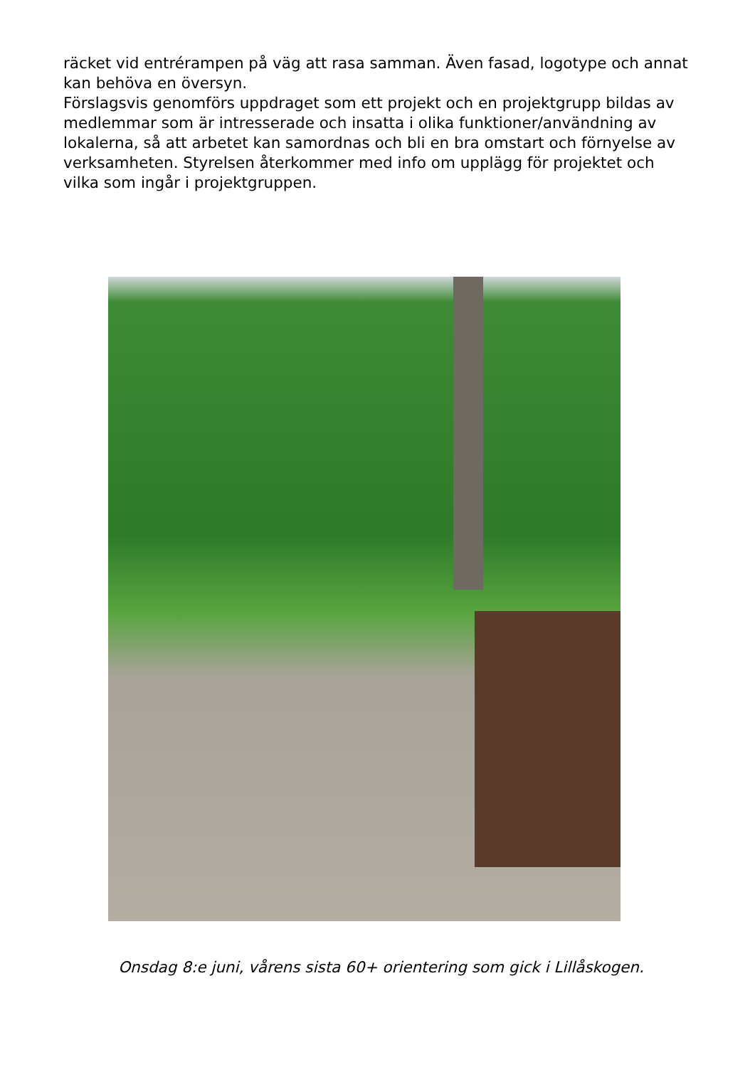räcket vid entrérampen på väg att rasa samman. Även fasad, logotype och annat kan behöva en översyn.
Förslagsvis genomförs uppdraget som ett projekt och en projektgrupp bildas av medlemmar som är intresserade och insatta i olika funktioner/användning av lokalerna, så att arbetet kan samordnas och bli en bra omstart och förnyelse av verksamheten. Styrelsen återkommer med info om upplägg för projektet och vilka som ingår i projektgruppen.
Onsdag 8:e juni, vårens sista 60+ orientering som gick i Lillåskogen.